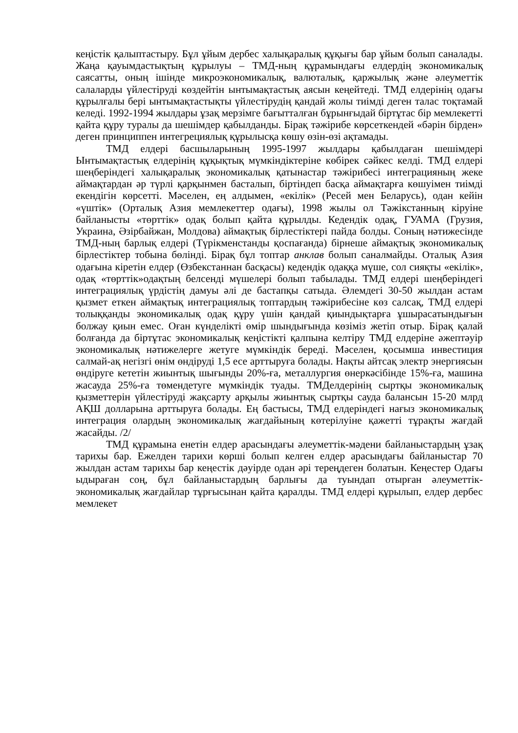кеңістік қалыптастыру. Бұл ұйым дербес халықаралық құқығы бар ұйым болып саналады. Жаңа қауымдастықтың құрылуы – ТМД-ның құрамындағы елдердің экономикалық саясатты, оның ішінде микроэкономикалық, валюталық, қаржылық және әлеуметтік салаларды үйлестіруді көздейтін ынтымақтастық аясын кеңейтеді. ТМД елдерінің одағы құрылғалы бері ынтымақтастықты үйлестірудің қандай жолы тиімді деген талас тоқтамай келеді. 1992-1994 жылдары ұзақ мерзімге бағытталған бұрынғыдай біртұтас бір мемлекетті қайта құру туралы да шешімдер қабылданды. Бірақ тәжірибе көрсеткендей «бәрін бірден» деген принциппен интегрециялық құрылысқа көшу өзін-өзі ақтамады.
ТМД елдері басшыларының 1995-1997 жылдары қабылдаған шешімдері Ынтымақтастық елдерінің құқықтық мүмкіндіктеріне көбірек сәйкес келді. ТМД елдері шеңберіндегі халықаралық экономикалық қатынастар тәжірибесі интеграцияның жеке аймақтардан әр түрлі қарқынмен басталып, біртіндеп басқа аймақтарға көшуімен тиімді екендігін көрсетті. Мәселен, ең алдымен, «екілік» (Ресей мен Беларусь), одан кейін «үштік» (Орталық Азия мемлекеттер одағы), 1998 жылы ол Тәжікстанның кіруіне байланысты «төрттік» одақ болып қайта құрылды. Кедендік одақ, ГУАМА (Грузия, Украина, Әзірбайжан, Молдова) аймақтық бірлестіктері пайда болды. Соның нәтижесінде ТМД-ның барлық елдері (Түрікменстанды қоспағанда) бірнеше аймақтық экономикалық бірлестіктер тобына бөлінді. Бірақ бұл топтар анклав болып саналмайды. Оталық Азия одағына кіретін елдер (Өзбекстаннан басқасы) кедендік одаққа мүше, сол сияқты «екілік», одақ «төрттік»одақтың белсенді мүшелері болып табылады. ТМД елдері шеңберіндегі интеграциялық үрдістің дамуы әлі де бастапқы сатыда. Әлемдегі 30-50 жылдан астам қызмет еткен аймақтық интеграциялық топтардың тәжірибесіне көз салсақ, ТМД елдері толыққанды экономикалық одақ құру үшін қандай қиындықтарға ұшырасатындығын болжау қиын емес. Оған күнделікті өмір шындығында көзіміз жетіп отыр. Бірақ қалай болғанда да біртұтас экономикалық кеңістікті қалпына келтіру ТМД елдеріне әжептәуір экономикалық нәтижелерге жетуге мүмкіндік береді. Мәселен, қосымша инвестиция салмай-ақ негізгі өнім өндіруді 1,5 есе арттыруға болады. Нақты айтсақ электр энергиясын өндіруге кететін жиынтық шығынды 20%-ға, металлургия өнеркәсібінде 15%-ға, машина жасауда 25%-ға төмендетуге мүмкіндік туады. ТМДелдерінің сыртқы экономикалық қызметтерін үйлестіруді жақсарту арқылы жиынтық сыртқы сауда балансын 15-20 млрд АҚШ долларына арттыруға болады. Ең бастысы, ТМД елдеріндегі нағыз экономикалық интеграция олардың экономикалық жағдайының көтерілуіне қажетті тұрақты жағдай жасайды. /2/
ТМД құрамына енетін елдер арасындағы әлеуметтік-мәдени байланыстардың ұзақ тарихы бар. Ежелден тарихи көрші болып келген елдер арасындағы байланыстар 70 жылдан астам тарихы бар кеңестік дәуірде одан әрі тереңдеген болатын. Кеңестер Одағы ыдыраған соң, бұл байланыстардың барлығы да туындап отырған әлеуметтік-экономикалық жағдайлар тұрғысынан қайта қаралды. ТМД елдері құрылып, елдер дербес мемлекет